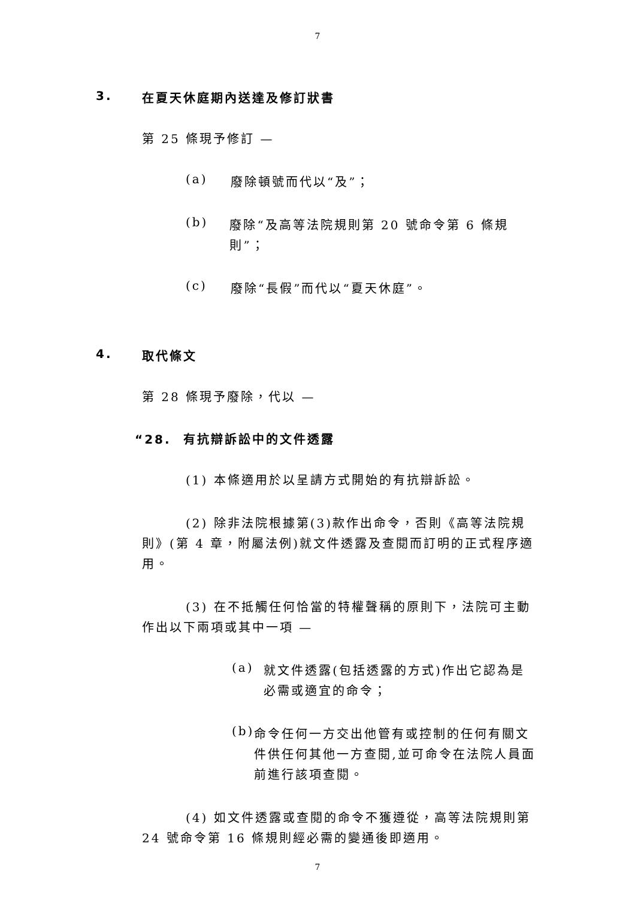7
3. 在夏天休庭期內送達及修訂狀書
第 25 條現予修訂 —
(a)
廢除頓號而代以“及”；
(b)
廢除“及高等法院規則第 20 號命令第 6 條規則”；
(c)
廢除“長假”而代以“夏天休庭”。
4. 取代條文
第 28 條現予廢除，代以 —
“28. 有抗辯訴訟中的文件透露
(1) 本條適用於以呈請方式開始的有抗辯訴訟。
(2) 除非法院根據第(3)款作出命令，否則《高等法院規則》(第 4 章，附屬法例)就文件透露及查閱而訂明的正式程序適用。
(3) 在不抵觸任何恰當的特權聲稱的原則下，法院可主動作出以下兩項或其中一項 —
(a)
就文件透露(包括透露的方式)作出它認為是必需或適宜的命令；
(b)
命令任何一方交出他管有或控制的任何有關文件供任何其他一方查閱,並可命令在法院人員面前進行該項查閱。
(4) 如文件透露或查閱的命令不獲遵從，高等法院規則第 24 號命令第 16 條規則經必需的變通後即適用。
7